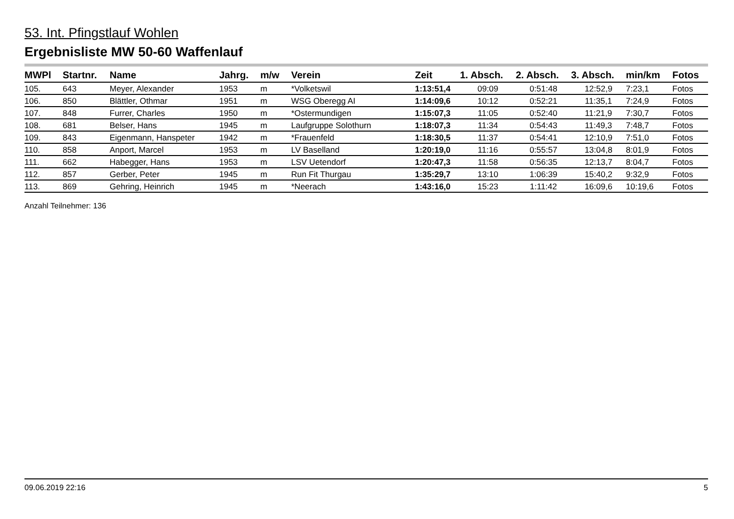53. Int. Pfingstlauf Wohlen
Ergebnisliste MW 50-60 Waffenlauf
| MWPl | Startnr. | Name | Jahrg. | m/w | Verein | Zeit | 1. Absch. | 2. Absch. | 3. Absch. | min/km | Fotos |
| --- | --- | --- | --- | --- | --- | --- | --- | --- | --- | --- | --- |
| 105. | 643 | Meyer, Alexander | 1953 | m | *Volketswil | 1:13:51,4 | 09:09 | 0:51:48 | 12:52,9 | 7:23,1 | Fotos |
| 106. | 850 | Blättler, Othmar | 1951 | m | WSG Oberegg AI | 1:14:09,6 | 10:12 | 0:52:21 | 11:35,1 | 7:24,9 | Fotos |
| 107. | 848 | Furrer, Charles | 1950 | m | *Ostermundigen | 1:15:07,3 | 11:05 | 0:52:40 | 11:21,9 | 7:30,7 | Fotos |
| 108. | 681 | Belser, Hans | 1945 | m | Laufgruppe Solothurn | 1:18:07,3 | 11:34 | 0:54:43 | 11:49,3 | 7:48,7 | Fotos |
| 109. | 843 | Eigenmann, Hanspeter | 1942 | m | *Frauenfeld | 1:18:30,5 | 11:37 | 0:54:41 | 12:10,9 | 7:51,0 | Fotos |
| 110. | 858 | Anport, Marcel | 1953 | m | LV Baselland | 1:20:19,0 | 11:16 | 0:55:57 | 13:04,8 | 8:01,9 | Fotos |
| 111. | 662 | Habegger, Hans | 1953 | m | LSV Uetendorf | 1:20:47,3 | 11:58 | 0:56:35 | 12:13,7 | 8:04,7 | Fotos |
| 112. | 857 | Gerber, Peter | 1945 | m | Run Fit Thurgau | 1:35:29,7 | 13:10 | 1:06:39 | 15:40,2 | 9:32,9 | Fotos |
| 113. | 869 | Gehring, Heinrich | 1945 | m | *Neerach | 1:43:16,0 | 15:23 | 1:11:42 | 16:09,6 | 10:19,6 | Fotos |
Anzahl Teilnehmer: 136
09.06.2019 22:16 5